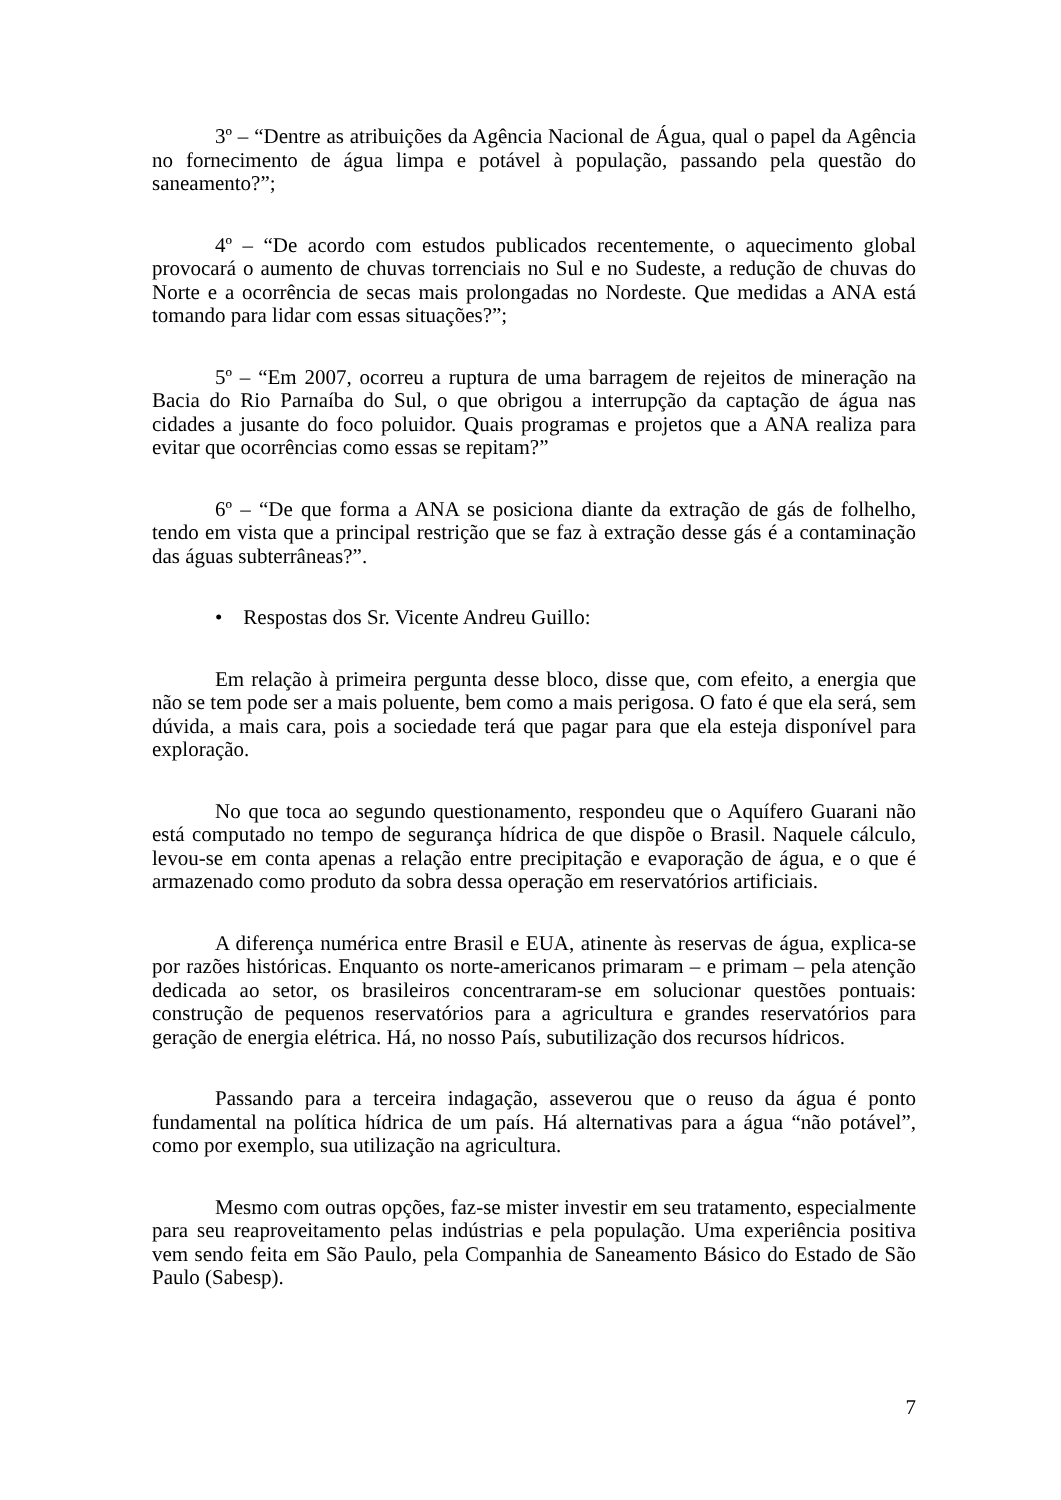3º – “Dentre as atribuições da Agência Nacional de Água, qual o papel da Agência no fornecimento de água limpa e potável à população, passando pela questão do saneamento?”;
4º – “De acordo com estudos publicados recentemente, o aquecimento global provocará o aumento de chuvas torrenciais no Sul e no Sudeste, a redução de chuvas do Norte e a ocorrência de secas mais prolongadas no Nordeste. Que medidas a ANA está tomando para lidar com essas situações?”;
5º – “Em 2007, ocorreu a ruptura de uma barragem de rejeitos de mineração na Bacia do Rio Parnaíba do Sul, o que obrigou a interrupção da captação de água nas cidades a jusante do foco poluidor. Quais programas e projetos que a ANA realiza para evitar que ocorrências como essas se repitam?”
6º – “De que forma a ANA se posiciona diante da extração de gás de folhelho, tendo em vista que a principal restrição que se faz à extração desse gás é a contaminação das águas subterrâneas?”.
• Respostas dos Sr. Vicente Andreu Guillo:
Em relação à primeira pergunta desse bloco, disse que, com efeito, a energia que não se tem pode ser a mais poluente, bem como a mais perigosa. O fato é que ela será, sem dúvida, a mais cara, pois a sociedade terá que pagar para que ela esteja disponível para exploração.
No que toca ao segundo questionamento, respondeu que o Aquífero Guarani não está computado no tempo de segurança hídrica de que dispõe o Brasil. Naquele cálculo, levou-se em conta apenas a relação entre precipitação e evaporação de água, e o que é armazenado como produto da sobra dessa operação em reservatórios artificiais.
A diferença numérica entre Brasil e EUA, atinente às reservas de água, explica-se por razões históricas. Enquanto os norte-americanos primaram – e primam – pela atenção dedicada ao setor, os brasileiros concentraram-se em solucionar questões pontuais: construção de pequenos reservatórios para a agricultura e grandes reservatórios para geração de energia elétrica. Há, no nosso País, subutilização dos recursos hídricos.
Passando para a terceira indagação, asseverou que o reuso da água é ponto fundamental na política hídrica de um país. Há alternativas para a água “não potável”, como por exemplo, sua utilização na agricultura.
Mesmo com outras opções, faz-se mister investir em seu tratamento, especialmente para seu reaproveitamento pelas indústrias e pela população. Uma experiência positiva vem sendo feita em São Paulo, pela Companhia de Saneamento Básico do Estado de São Paulo (Sabesp).
7